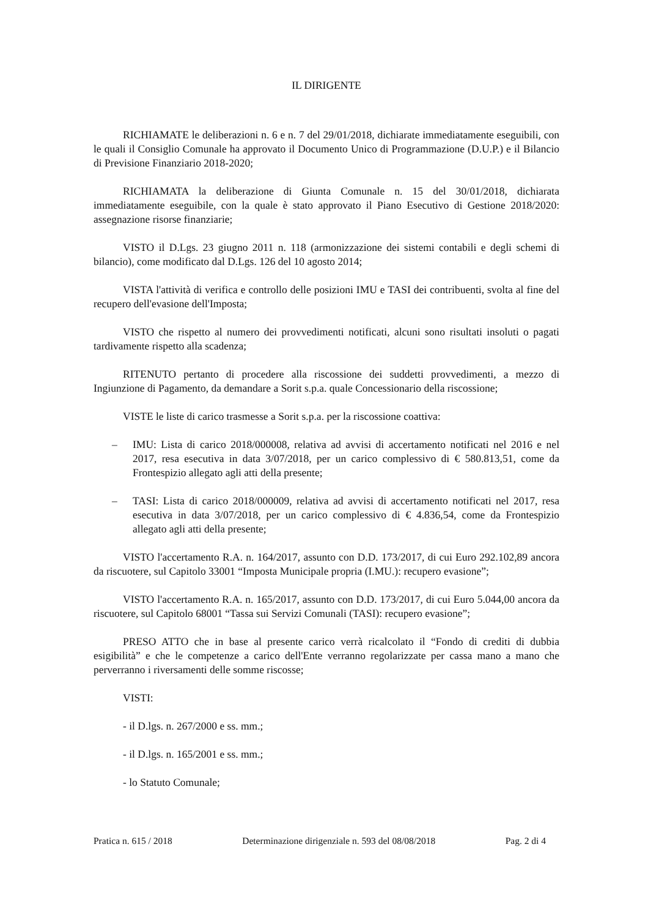IL DIRIGENTE
RICHIAMATE le deliberazioni n. 6 e n. 7 del 29/01/2018, dichiarate immediatamente eseguibili, con le quali il Consiglio Comunale ha approvato il Documento Unico di Programmazione (D.U.P.) e il Bilancio di Previsione Finanziario 2018-2020;
RICHIAMATA la deliberazione di Giunta Comunale n. 15 del 30/01/2018, dichiarata immediatamente eseguibile, con la quale è stato approvato il Piano Esecutivo di Gestione 2018/2020: assegnazione risorse finanziarie;
VISTO il D.Lgs. 23 giugno 2011 n. 118 (armonizzazione dei sistemi contabili e degli schemi di bilancio), come modificato dal D.Lgs. 126 del 10 agosto 2014;
VISTA l'attività di verifica e controllo delle posizioni IMU e TASI dei contribuenti, svolta al fine del recupero dell'evasione dell'Imposta;
VISTO che rispetto al numero dei provvedimenti notificati, alcuni sono risultati insoluti o pagati tardivamente rispetto alla scadenza;
RITENUTO pertanto di procedere alla riscossione dei suddetti provvedimenti, a mezzo di Ingiunzione di Pagamento, da demandare a Sorit s.p.a. quale Concessionario della riscossione;
VISTE le liste di carico trasmesse a Sorit s.p.a. per la riscossione coattiva:
– IMU: Lista di carico 2018/000008, relativa ad avvisi di accertamento notificati nel 2016 e nel 2017, resa esecutiva in data 3/07/2018, per un carico complessivo di € 580.813,51, come da Frontespizio allegato agli atti della presente;
– TASI: Lista di carico 2018/000009, relativa ad avvisi di accertamento notificati nel 2017, resa esecutiva in data 3/07/2018, per un carico complessivo di € 4.836,54, come da Frontespizio allegato agli atti della presente;
VISTO l'accertamento R.A. n. 164/2017, assunto con D.D. 173/2017, di cui Euro 292.102,89 ancora da riscuotere, sul Capitolo 33001 “Imposta Municipale propria (I.MU.): recupero evasione”;
VISTO l'accertamento R.A. n. 165/2017, assunto con D.D. 173/2017, di cui Euro 5.044,00 ancora da riscuotere, sul Capitolo 68001 “Tassa sui Servizi Comunali (TASI): recupero evasione”;
PRESO ATTO che in base al presente carico verrà ricalcolato il “Fondo di crediti di dubbia esigibilità” e che le competenze a carico dell'Ente verranno regolarizzate per cassa mano a mano che perverranno i riversamenti delle somme riscosse;
VISTI:
- il D.lgs. n. 267/2000 e ss. mm.;
- il D.lgs. n. 165/2001 e ss. mm.;
- lo Statuto Comunale;
Pratica n. 615 / 2018 Determinazione dirigenziale n. 593 del 08/08/2018 Pag. 2 di 4